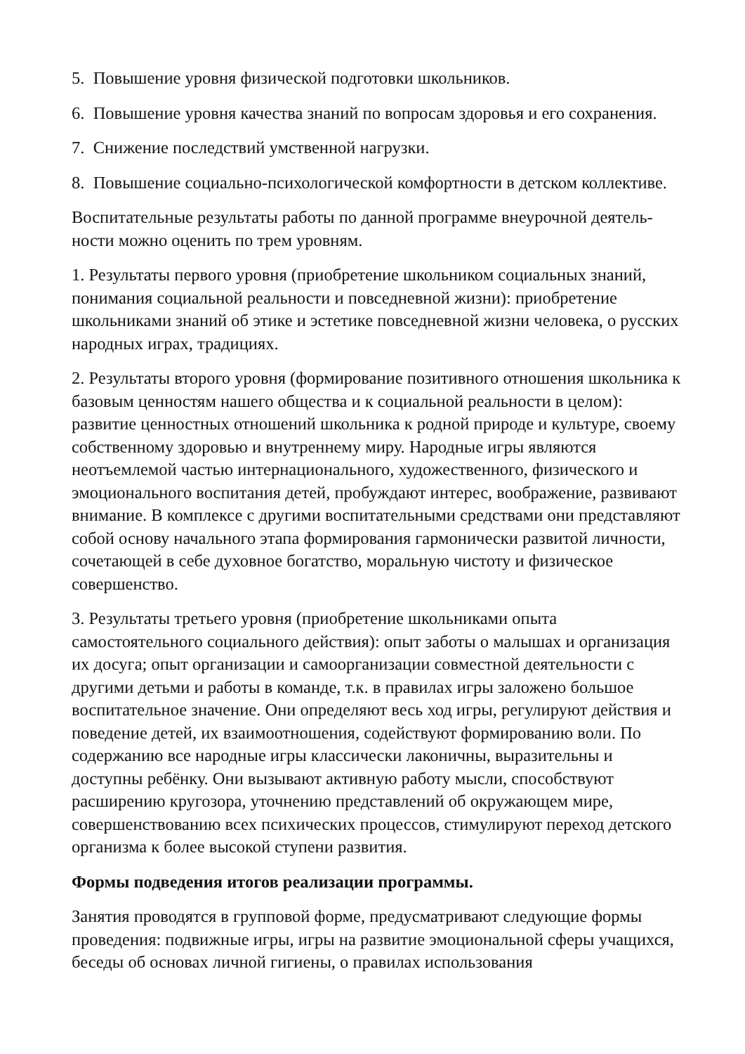5. Повышение уровня физической подготовки школьников.
6. Повышение уровня качества знаний по вопросам здоровья и его сохранения.
7. Снижение последствий умственной нагрузки.
8. Повышение социально-психологической комфортности в детском коллективе.
Воспитательные результаты работы по данной программе внеурочной деятель-
ности можно оценить по трем уровням.
1. Результаты первого уровня (приобретение школьником социальных знаний, понимания социальной реальности и повседневной жизни): приобретение школьниками знаний об этике и эстетике повседневной жизни человека, о русских народных играх, традициях.
2. Результаты второго уровня (формирование позитивного отношения школьника к базовым ценностям нашего общества и к социальной реальности в целом): развитие ценностных отношений школьника к родной природе и культуре, своему собственному здоровью и внутреннему миру. Народные игры являются неотъемлемой частью интернационального, художественного, физического и эмоционального воспитания детей, пробуждают интерес, воображение, развивают внимание. В комплексе с другими воспитательными средствами они представляют собой основу начального этапа формирования гармонически развитой личности, сочетающей в себе духовное богатство, моральную чистоту и физическое совершенство.
3. Результаты третьего уровня (приобретение школьниками опыта самостоятельного социального действия): опыт заботы о малышах и организация их досуга; опыт организации и самоорганизации совместной деятельности с другими детьми и работы в команде, т.к. в правилах игры заложено большое воспитательное значение. Они определяют весь ход игры, регулируют действия и поведение детей, их взаимоотношения, содействуют формированию воли. По содержанию все народные игры классически лаконичны, выразительны и доступны ребёнку. Они вызывают активную работу мысли, способствуют расширению кругозора, уточнению представлений об окружающем мире, совершенствованию всех психических процессов, стимулируют переход детского организма к более высокой ступени развития.
Формы подведения итогов реализации программы.
Занятия проводятся в групповой форме, предусматривают следующие формы проведения: подвижные игры, игры на развитие эмоциональной сферы учащихся, беседы об основах личной гигиены, о правилах использования